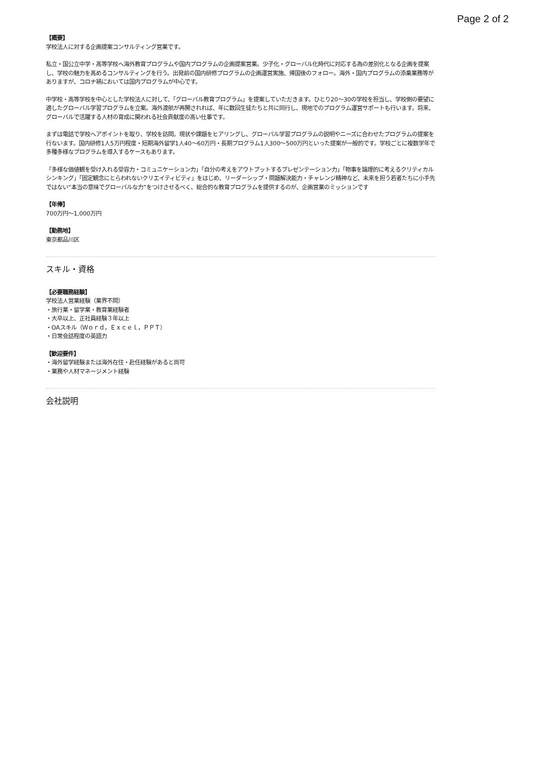Page 2 of 2
【概要】
学校法人に対する企画提案コンサルティング営業です。
私立・国公立中学・高等学校へ海外教育プログラムや国内プログラムの企画提案営業。少子化・グローバル化時代に対応する為の差別化となる企画を提案し、学校の魅力を高めるコンサルティングを行う。出発前の国内研修プログラムの企画運営実施、帰国後のフォロー。海外・国内プログラムの添乗業務等がありますが、コロナ禍においては国内プログラムが中心です。
中学校・高等学校を中心とした学校法人に対して、「グローバル教育プログラム」を提案していただきます。ひとり20〜30の学校を担当し、学校側の要望に適したグローバル学習プログラムを立案。海外渡航が再開されれば、年に数回生徒たちと共に同行し、現地でのプログラム運営サポートも行います。将来、グローバルで活躍する人材の育成に関われる社会貢献度の高い仕事です。
まずは電話で学校へアポイントを取り、学校を訪問。現状や課題をヒアリングし、グローバル学習プログラムの説明やニーズに合わせたプログラムの提案を行ないます。国内研修1人5万円程度・短期海外留学1人40〜60万円・長期プログラム1人300〜500万円といった提案が一般的です。学校ごとに複数学年で多種多様なプログラムを導入するケースもあります。
「多様な価値観を受け入れる受容力・コミュニケーション力」「自分の考えをアウトプットするプレゼンテーション力」「物事を論理的に考えるクリティカルシンキング」「固定観念にとらわれないクリエイティビティ」をはじめ、リーダーシップ・問題解決能力・チャレンジ精神など、未来を担う若者たちに小手先ではない“本当の意味でグローバルな力”をつけさせるべく、総合的な教育プログラムを提供するのが、企画営業のミッションです
【年俸】
700万円〜1,000万円
【勤務地】
東京都品川区
スキル・資格
【必要職務経験】
学校法人営業経験（業界不問）
・旅行業・留学業・教育業経験者
・大卒以上、正社員経験３年以上
・OAスキル（Ｗｏｒｄ，Ｅｘｃｅｌ，ＰＰＴ）
・日常会話程度の英語力
【歓迎要件】
・海外留学経験または海外在住・赴任経験があると尚可
・業務や人材マネージメント経験
会社説明